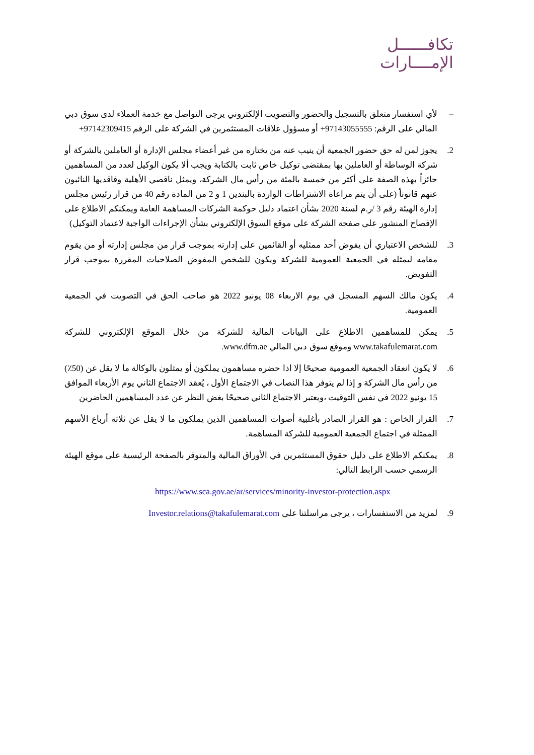تكافــــــل
الإمــــارات
– لأي استفسار متعلق بالتسجيل والحضور والتصويت الإلكتروني يرجى التواصل مع خدمة العملاء لدى سوق دبي المالي على الرقم: 97143055555+ أو مسؤول علاقات المستثمرين في الشركة على الرقم 97142309415+
2. يجوز لمن له حق حضور الجمعية أن ينيب عنه من يختاره من غير أعضاء مجلس الإدارة أو العاملين بالشركة أو شركة الوساطة أو العاملين بها بمقتضى توكيل خاص ثابت بالكتابة ويجب ألا يكون الوكيل لعدد من المساهمين حائزاً بهذه الصفة على أكثر من خمسة بالمئة من رأس مال الشركة، ويمثل ناقصي الأهلية وفاقديها النائبون عنهم قانوناً (على أن يتم مراعاة الاشتراطات الواردة بالبندين 1 و 2 من المادة رقم 40 من قرار رئيس مجلس إدارة الهيئة رقم 3 /ر.م لسنة 2020 بشأن اعتماد دليل حوكمة الشركات المساهمة العامة ويمكنكم الاطلاع على الإفصاح المنشور على صفحة الشركة على موقع السوق الإلكتروني بشأن الإجراءات الواجبة لاعتماد التوكيل)
3. للشخص الاعتباري أن يفوض أحد ممثليه أو القائمين على إدارته بموجب قرار من مجلس إدارته أو من يقوم مقامه ليمثله في الجمعية العمومية للشركة ويكون للشخص المفوض الصلاحيات المقررة بموجب قرار التفويض.
4. يكون مالك السهم المسجل في يوم الاربعاء 08 يونيو 2022 هو صاحب الحق في التصويت في الجمعية العمومية.
5. يمكن للمساهمين الاطلاع على البيانات المالية للشركة من خلال الموقع الإلكتروني للشركة www.takafulemarat.com وموقع سوق دبي المالي www.dfm.ae.
6. لا يكون انعقاد الجمعية العمومية صحيحًا إلا اذا حضره مساهمون يملكون أو يمثلون بالوكالة ما لا يقل عن (50٪) من رأس مال الشركة و إذا لم يتوفر هذا النصاب في الاجتماع الأول ، يُعقد الاجتماع الثاني يوم الأربعاء الموافق 15 يونيو 2022 في نفس التوقيت ،ويعتبر الاجتماع الثاني صحيحًا بغض النظر عن عدد المساهمين الحاضرين
7. القرار الخاص : هو القرار الصادر بأغلبية أصوات المساهمين الذين يملكون ما لا يقل عن ثلاثة أرباع الأسهم الممثلة في اجتماع الجمعية العمومية للشركة المساهمة.
8. يمكنكم الاطلاع على دليل حقوق المستثمرين في الأوراق المالية والمتوفر بالصفحة الرئيسية على موقع الهيئة الرسمي حسب الرابط التالي:
https://www.sca.gov.ae/ar/services/minority-investor-protection.aspx
9. لمزيد من الاستفسارات ، يرجى مراسلتنا على Investor.relations@takafulemarat.com